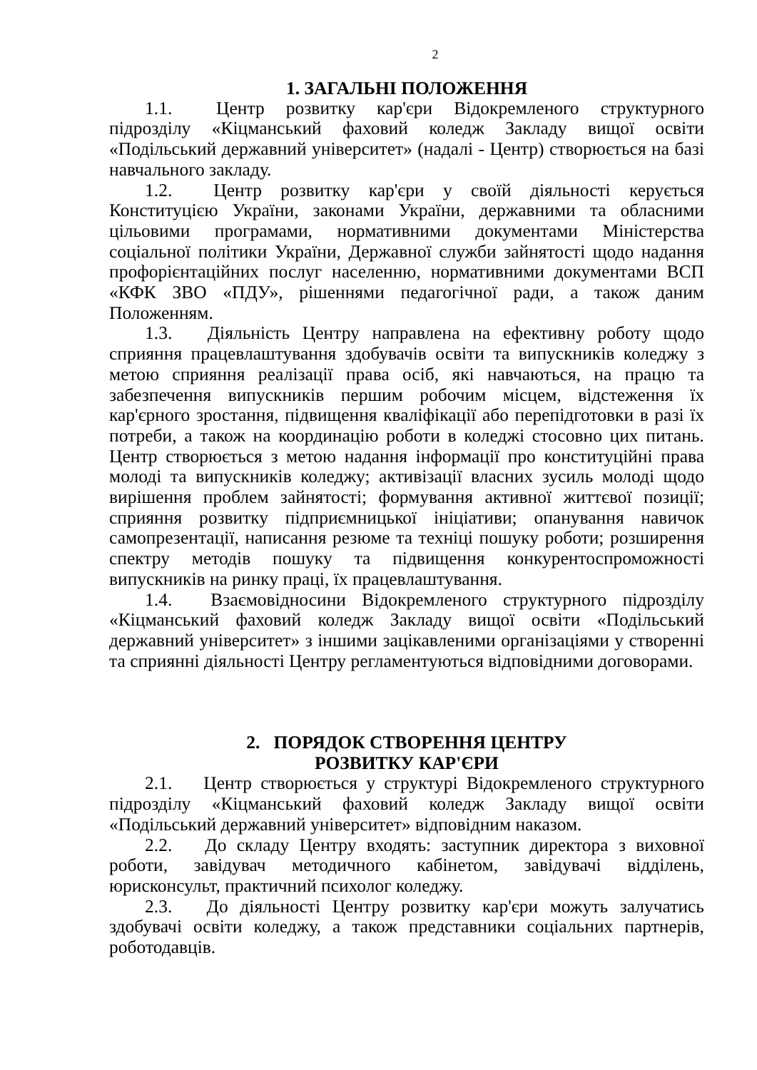2
1. ЗАГАЛЬНІ ПОЛОЖЕННЯ
1.1. Центр розвитку кар'єри Відокремленого структурного підрозділу «Кіцманський фаховий коледж Закладу вищої освіти «Подільський державний університет» (надалі - Центр) створюється на базі навчального закладу.
1.2. Центр розвитку кар'єри у своїй діяльності керується Конституцією України, законами України, державними та обласними цільовими програмами, нормативними документами Міністерства соціальної політики України, Державної служби зайнятості щодо надання профорієнтаційних послуг населенню, нормативними документами ВСП «КФК ЗВО «ПДУ», рішеннями педагогічної ради, а також даним Положенням.
1.3. Діяльність Центру направлена на ефективну роботу щодо сприяння працевлаштування здобувачів освіти та випускників коледжу з метою сприяння реалізації права осіб, які навчаються, на працю та забезпечення випускників першим робочим місцем, відстеження їх кар'єрного зростання, підвищення кваліфікації або перепідготовки в разі їх потреби, а також на координацію роботи в коледжі стосовно цих питань. Центр створюється з метою надання інформації про конституційні права молоді та випускників коледжу; активізації власних зусиль молоді щодо вирішення проблем зайнятості; формування активної життєвої позиції; сприяння розвитку підприємницької ініціативи; опанування навичок самопрезентації, написання резюме та техніці пошуку роботи; розширення спектру методів пошуку та підвищення конкурентоспроможності випускників на ринку праці, їх працевлаштування.
1.4. Взаємовідносини Відокремленого структурного підрозділу «Кіцманський фаховий коледж Закладу вищої освіти «Подільський державний університет» з іншими зацікавленими організаціями у створенні та сприянні діяльності Центру регламентуються відповідними договорами.
2. ПОРЯДОК СТВОРЕННЯ ЦЕНТРУ
РОЗВИТКУ КАР'ЄРИ
2.1. Центр створюється у структурі Відокремленого структурного підрозділу «Кіцманський фаховий коледж Закладу вищої освіти «Подільський державний університет» відповідним наказом.
2.2. До складу Центру входять: заступник директора з виховної роботи, завідувач методичного кабінетом, завідувачі відділень, юрисконсульт, практичний психолог коледжу.
2.3. До діяльності Центру розвитку кар'єри можуть залучатись здобувачі освіти коледжу, а також представники соціальних партнерів, роботодавців.